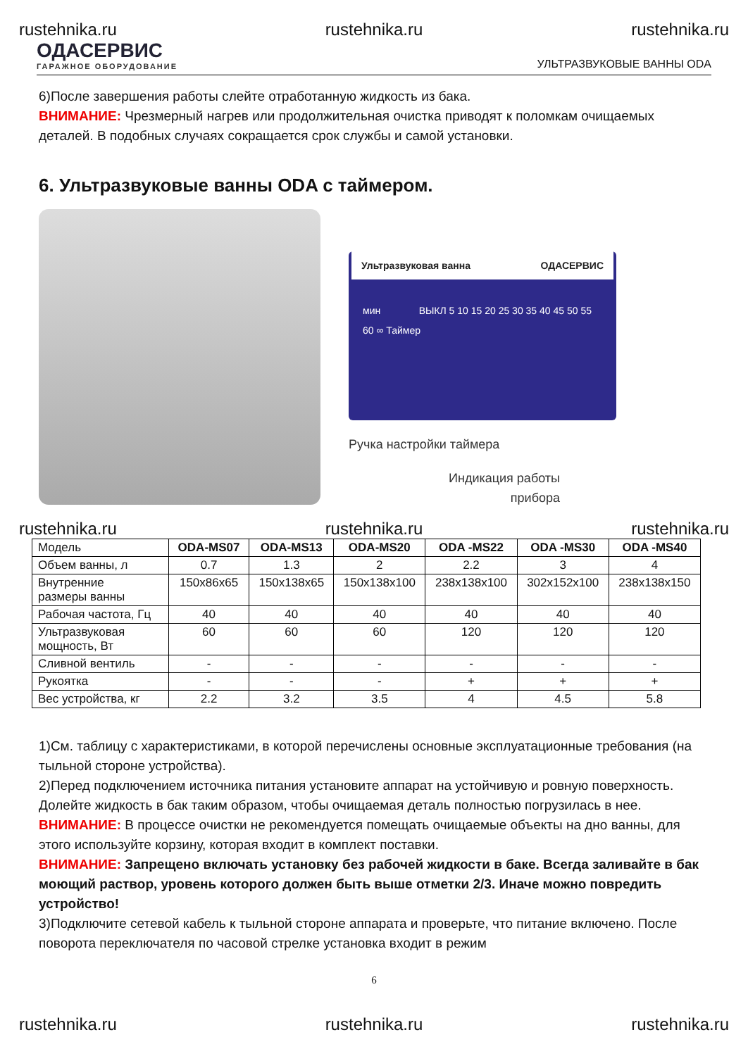rustehnika.ru rustehnika.ru rustehnika.ru
ОДАСЕРВИС
ГАРАЖНОЕ ОБОРУДОВАНИЕ
УЛЬТРАЗВУКОВЫЕ ВАННЫ ODA
6)После завершения работы слейте отработанную жидкость из бака.
ВНИМАНИЕ: Чрезмерный нагрев или продолжительная очистка приводят к поломкам очищаемых деталей. В подобных случаях сокращается срок службы и самой установки.
6. Ультразвуковые ванны ODA с таймером.
Ультразвуковая ванна ОДАСЕРВИС
мин ВЫКЛ 5 10 15 20 25 30 35 40 45 50 55 60 ∞ Таймер
Ручка настройки таймера
Индикация работы
прибора
rustehnika.ru rustehnika.ru rustehnika.ru
| Модель | ODA-MS07 | ODA-MS13 | ODA-MS20 | ODA -MS22 | ODA -MS30 | ODA -MS40 |
| Объем ванны, л | 0.7 | 1.3 | 2 | 2.2 | 3 | 4 |
| Внутренние размеры ванны | 150x86x65 | 150x138x65 | 150x138x100 | 238x138x100 | 302x152x100 | 238x138x150 |
| Рабочая частота, Гц | 40 | 40 | 40 | 40 | 40 | 40 |
| Ультразвуковая мощность, Вт | 60 | 60 | 60 | 120 | 120 | 120 |
| Сливной вентиль | - | - | - | - | - | - |
| Рукоятка | - | - | - | + | + | + |
| Вес устройства, кг | 2.2 | 3.2 | 3.5 | 4 | 4.5 | 5.8 |
1)См. таблицу с характеристиками, в которой перечислены основные эксплуатационные требования (на тыльной стороне устройства).
2)Перед подключением источника питания установите аппарат на устойчивую и ровную поверхность. Долейте жидкость в бак таким образом, чтобы очищаемая деталь полностью погрузилась в нее.
ВНИМАНИЕ: В процессе очистки не рекомендуется помещать очищаемые объекты на дно ванны, для этого используйте корзину, которая входит в комплект поставки.
ВНИМАНИЕ: Запрещено включать установку без рабочей жидкости в баке. Всегда заливайте в бак моющий раствор, уровень которого должен быть выше отметки 2/3. Иначе можно повредить устройство!
3)Подключите сетевой кабель к тыльной стороне аппарата и проверьте, что питание включено. После поворота переключателя по часовой стрелке установка входит в режим
6
rustehnika.ru rustehnika.ru rustehnika.ru